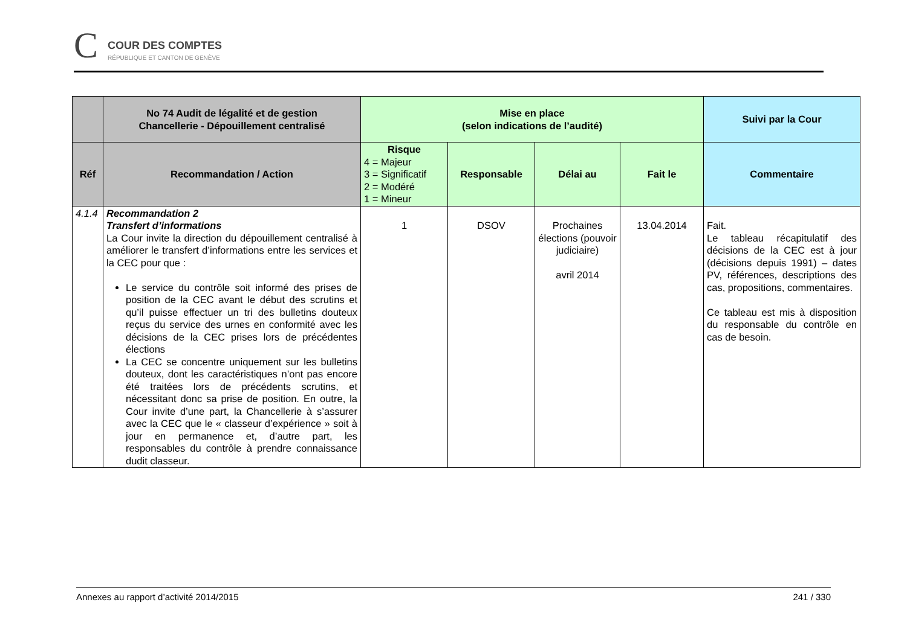C COUR DES COMPTES
RÉPUBLIQUE ET CANTON DE GENÈVE
| | No 74 Audit de légalité et de gestion Chancellerie - Dépouillement centralisé | Mise en place (selon indications de l’audité) | | | | Suivi par la Cour |
| --- | --- | --- | --- | --- | --- | --- |
| Réf | Recommandation / Action | Risque 4 = Majeur 3 = Significatif 2 = Modéré 1 = Mineur | Responsable | Délai au | Fait le | Commentaire |
| 4.1.4 | Recommandation 2 Transfert d’informations La Cour invite la direction du dépouillement centralisé à améliorer le transfert d’informations entre les services et la CEC pour que : Le service du contrôle soit informé des prises de position de la CEC avant le début des scrutins et qu’il puisse effectuer un tri des bulletins douteux reçus du service des urnes en conformité avec les décisions de la CEC prises lors de précédentes élections La CEC se concentre uniquement sur les bulletins douteux, dont les caractéristiques n’ont pas encore été traitées lors de précédents scrutins, et nécessitant donc sa prise de position. En outre, la Cour invite d’une part, la Chancellerie à s’assurer avec la CEC que le « classeur d’expérience » soit à jour en permanence et, d’autre part, les responsables du contrôle à prendre connaissance dudit classeur. | 1 | DSOV | Prochaines élections (pouvoir judiciaire) avril 2014 | 13.04.2014 | Fait. Le tableau récapitulatif des décisions de la CEC est à jour (décisions depuis 1991) – dates PV, références, descriptions des cas, propositions, commentaires. Ce tableau est mis à disposition du responsable du contrôle en cas de besoin. |
Annexes au rapport d’activité 2014/2015 241 / 330